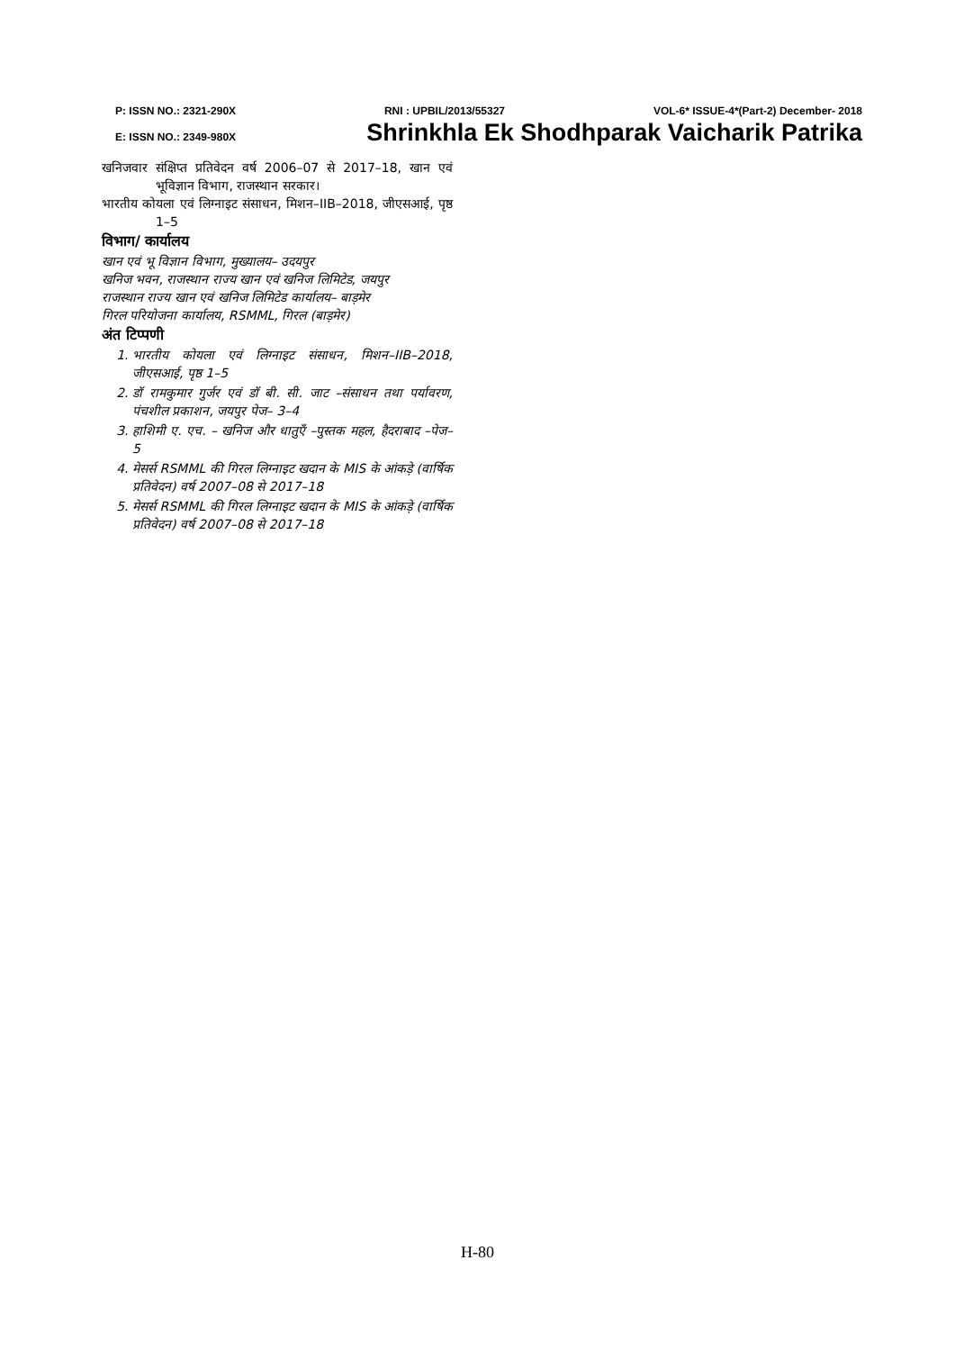P: ISSN NO.: 2321-290X RNI : UPBIL/2013/55327 VOL-6* ISSUE-4*(Part-2) December- 2018
E: ISSN NO.: 2349-980X Shrinkhla Ek Shodhparak Vaicharik Patrika
खनिजवार संक्षिप्त प्रतिवेदन वर्ष 2006–07 से 2017–18, खान एवं भूविज्ञान विभाग, राजस्थान सरकार।
भारतीय कोयला एवं लिग्नाइट संसाधन, मिशन–IIB–2018, जीएसआई, पृष्ठ 1–5
विभाग/ कार्यालय
खान एवं भू विज्ञान विभाग, मुख्यालय– उदयपुर
खनिज भवन, राजस्थान राज्य खान एवं खनिज लिमिटेड, जयपुर
राजस्थान राज्य खान एवं खनिज लिमिटेड कार्यालय– बाड़मेर
गिरल परियोजना कार्यालय, RSMML, गिरल (बाड़मेर)
अंत टिप्पणी
1. भारतीय कोयला एवं लिग्नाइट संसाधन, मिशन–IIB–2018, जीएसआई, पृष्ठ 1–5
2. डॉ रामकुमार गुर्जर एवं डॉ बी. सी. जाट –संसाधन तथा पर्यावरण, पंचशील प्रकाशन, जयपुर पेज– 3–4
3. हाशिमी ए. एच. – खनिज और धातुएँ –पुस्तक महल, हैदराबाद –पेज– 5
4. मेसर्स RSMML की गिरल लिग्नाइट खदान के MIS के आंकड़े (वार्षिक प्रतिवेदन) वर्ष 2007–08 से 2017–18
5. मेसर्स RSMML की गिरल लिग्नाइट खदान के MIS के आंकड़े (वार्षिक प्रतिवेदन) वर्ष 2007–08 से 2017–18
H-80